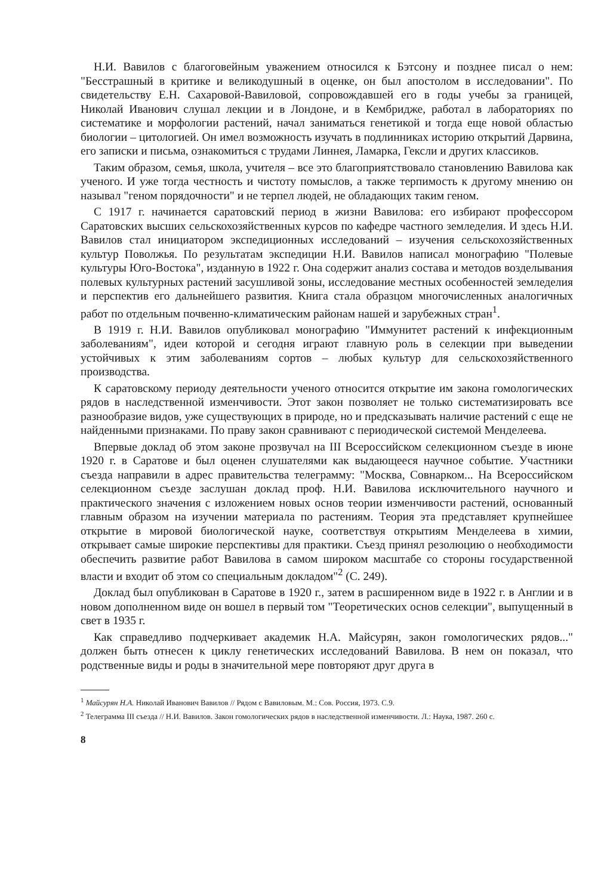Н.И. Вавилов с благоговейным уважением относился к Бэтсону и позднее писал о нем: "Бесстрашный в критике и великодушный в оценке, он был апостолом в исследовании". По свидетельству Е.Н. Сахаровой-Вавиловой, сопровождавшей его в годы учебы за границей, Николай Иванович слушал лекции и в Лондоне, и в Кембридже, работал в лабораториях по систематике и морфологии растений, начал заниматься генетикой и тогда еще новой областью биологии – цитологией. Он имел возможность изучать в подлинниках историю открытий Дарвина, его записки и письма, ознакомиться с трудами Линнея, Ламарка, Гексли и других классиков.
Таким образом, семья, школа, учителя – все это благоприятствовало становлению Вавилова как ученого. И уже тогда честность и чистоту помыслов, а также терпимость к другому мнению он называл "геном порядочности" и не терпел людей, не обладающих таким геном.
С 1917 г. начинается саратовский период в жизни Вавилова: его избирают профессором Саратовских высших сельскохозяйственных курсов по кафедре частного земледелия. И здесь Н.И. Вавилов стал инициатором экспедиционных исследований – изучения сельскохозяйственных культур Поволжья. По результатам экспедиции Н.И. Вавилов написал монографию "Полевые культуры Юго-Востока", изданную в 1922 г. Она содержит анализ состава и методов возделывания полевых культурных растений засушливой зоны, исследование местных особенностей земледелия и перспектив его дальнейшего развития. Книга стала образцом многочисленных аналогичных работ по отдельным почвенно-климатическим районам нашей и зарубежных стран<sup>1</sup>.
В 1919 г. Н.И. Вавилов опубликовал монографию "Иммунитет растений к инфекционным заболеваниям", идеи которой и сегодня играют главную роль в селекции при выведении устойчивых к этим заболеваниям сортов – любых культур для сельскохозяйственного производства.
К саратовскому периоду деятельности ученого относится открытие им закона гомологических рядов в наследственной изменчивости. Этот закон позволяет не только систематизировать все разнообразие видов, уже существующих в природе, но и предсказывать наличие растений с еще не найденными признаками. По праву закон сравнивают с периодической системой Менделеева.
Впервые доклад об этом законе прозвучал на III Всероссийском селекционном съезде в июне 1920 г. в Саратове и был оценен слушателями как выдающееся научное событие. Участники съезда направили в адрес правительства телеграмму: "Москва, Совнарком... На Всероссийском селекционном съезде заслушан доклад проф. Н.И. Вавилова исключительного научного и практического значения с изложением новых основ теории изменчивости растений, основанный главным образом на изучении материала по растениям. Теория эта представляет крупнейшее открытие в мировой биологической науке, соответствуя открытиям Менделеева в химии, открывает самые широкие перспективы для практики. Съезд принял резолюцию о необходимости обеспечить развитие работ Вавилова в самом широком масштабе со стороны государственной власти и входит об этом со специальным докладом"<sup>2</sup> (С. 249).
Доклад был опубликован в Саратове в 1920 г., затем в расширенном виде в 1922 г. в Англии и в новом дополненном виде он вошел в первый том "Теоретических основ селекции", выпущенный в свет в 1935 г.
Как справедливо подчеркивает академик Н.А. Майсурян, закон гомологических рядов..." должен быть отнесен к циклу генетических исследований Вавилова. В нем он показал, что родственные виды и роды в значительной мере повторяют друг друга в
<sup>1</sup> Майсурян Н.А. Николай Иванович Вавилов // Рядом с Вавиловым. М.: Сов. Россия, 1973. С.9.
<sup>2</sup> Телеграмма III съезда // Н.И. Вавилов. Закон гомологических рядов в наследственной изменчивости. Л.: Наука, 1987. 260 с.
8